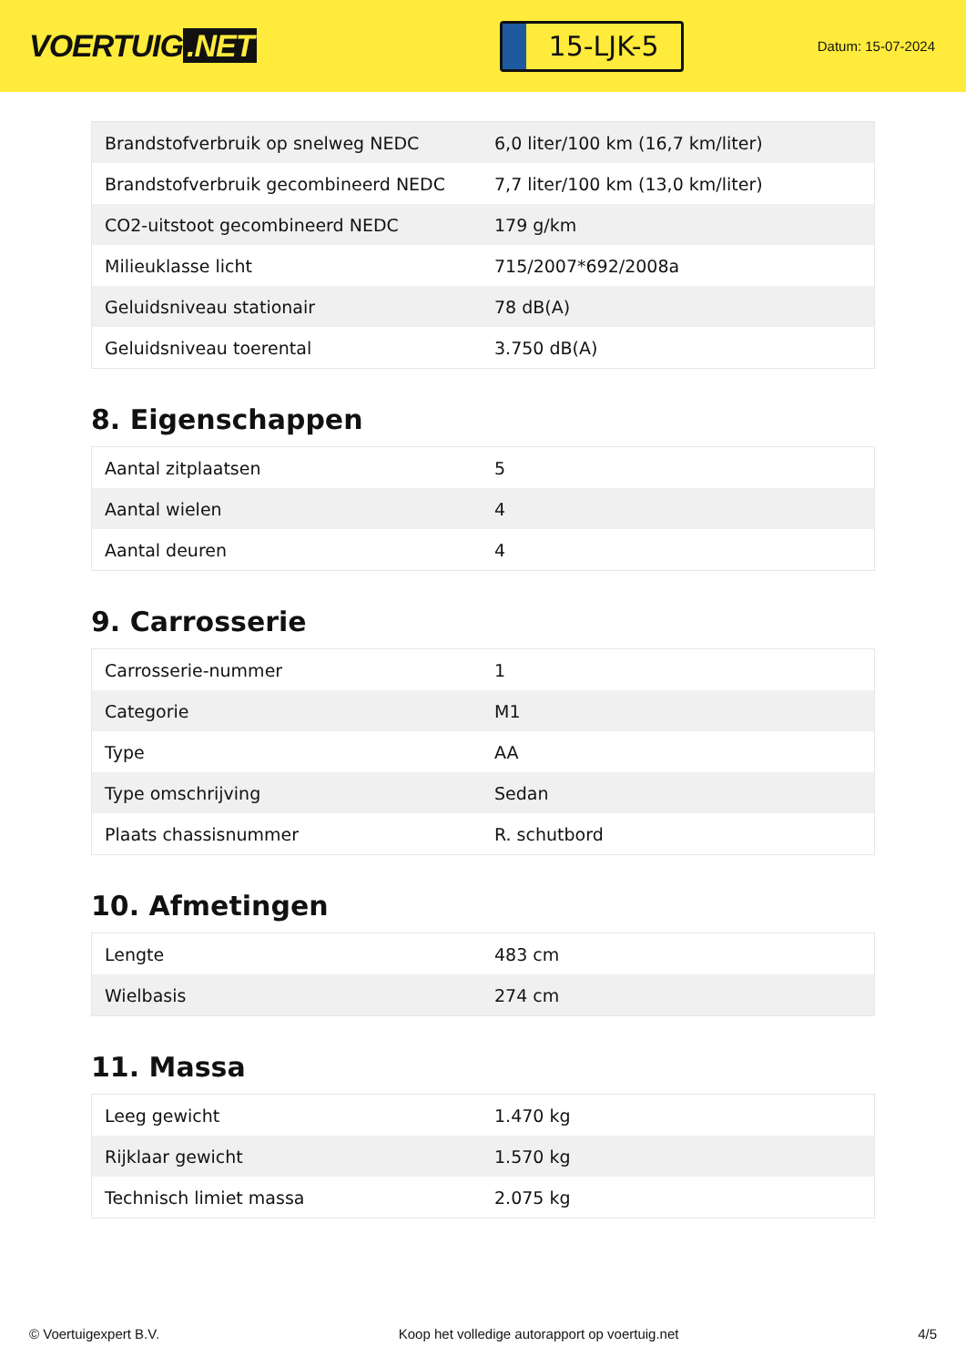VOERTUIG.NET
15-LJK-5
Datum: 15-07-2024
| Brandstofverbruik op snelweg NEDC | 6,0 liter/100 km (16,7 km/liter) |
| Brandstofverbruik gecombineerd NEDC | 7,7 liter/100 km (13,0 km/liter) |
| CO2-uitstoot gecombineerd NEDC | 179 g/km |
| Milieuklasse licht | 715/2007*692/2008a |
| Geluidsniveau stationair | 78 dB(A) |
| Geluidsniveau toerental | 3.750 dB(A) |
8. Eigenschappen
| Aantal zitplaatsen | 5 |
| Aantal wielen | 4 |
| Aantal deuren | 4 |
9. Carrosserie
| Carrosserie-nummer | 1 |
| Categorie | M1 |
| Type | AA |
| Type omschrijving | Sedan |
| Plaats chassisnummer | R. schutbord |
10. Afmetingen
| Lengte | 483 cm |
| Wielbasis | 274 cm |
11. Massa
| Leeg gewicht | 1.470 kg |
| Rijklaar gewicht | 1.570 kg |
| Technisch limiet massa | 2.075 kg |
© Voertuigexpert B.V. Koop het volledige autorapport op voertuig.net 4/5